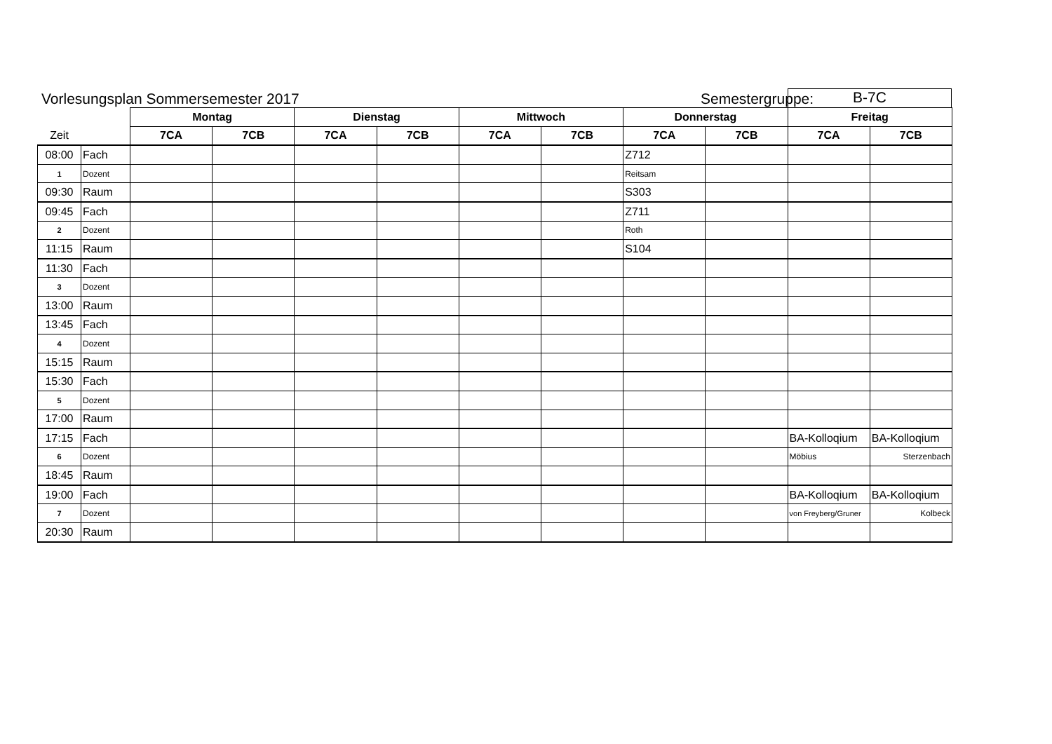Vorlesungsplan Sommersemester 2017
Semestergruppe:
B-7C
| | | Montag | | Dienstag | | Mittwoch | | Donnerstag | | Freitag | |
| Zeit | | 7CA | 7CB | 7CA | 7CB | 7CA | 7CB | 7CA | 7CB | 7CA | 7CB |
| 08:00 | Fach | | | | | | | Z712 | | | |
| 1 | Dozent | | | | | | | Reitsam | | | |
| 09:30 | Raum | | | | | | | S303 | | | |
| 09:45 | Fach | | | | | | | Z711 | | | |
| 2 | Dozent | | | | | | | Roth | | | |
| 11:15 | Raum | | | | | | | S104 | | | |
| 11:30 | Fach | | | | | | | | | | |
| 3 | Dozent | | | | | | | | | | |
| 13:00 | Raum | | | | | | | | | | |
| 13:45 | Fach | | | | | | | | | | |
| 4 | Dozent | | | | | | | | | | |
| 15:15 | Raum | | | | | | | | | | |
| 15:30 | Fach | | | | | | | | | | |
| 5 | Dozent | | | | | | | | | | |
| 17:00 | Raum | | | | | | | | | | |
| 17:15 | Fach | | | | | | | | | BA-Kolloqium | BA-Kolloqium |
| 6 | Dozent | | | | | | | | | Möbius | Sterzenbach |
| 18:45 | Raum | | | | | | | | | | |
| 19:00 | Fach | | | | | | | | | BA-Kolloqium | BA-Kolloqium |
| 7 | Dozent | | | | | | | | | von Freyberg/Gruner | Kolbeck |
| 20:30 | Raum | | | | | | | | | | |